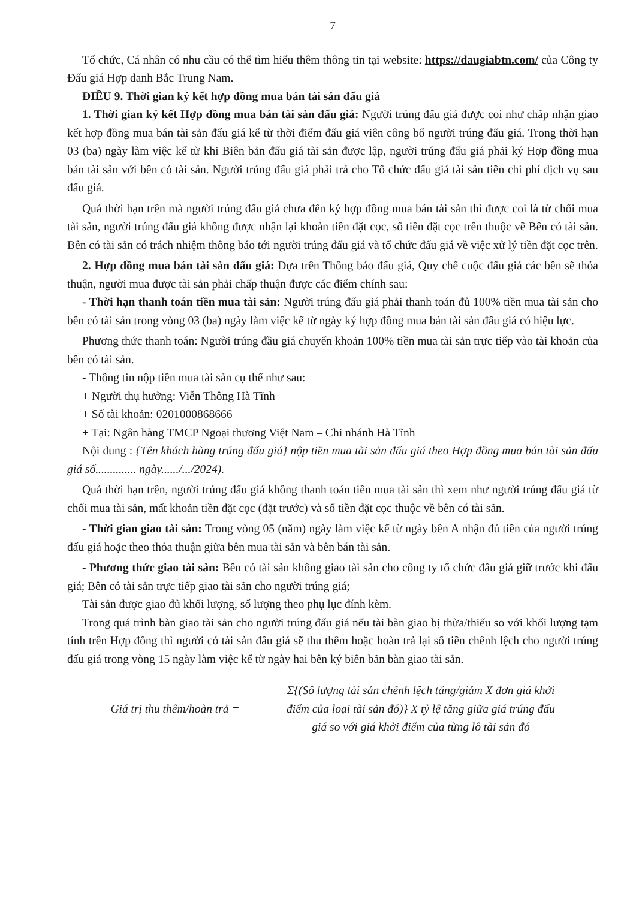7
Tổ chức, Cá nhân có nhu cầu có thể tìm hiểu thêm thông tin tại website: https://daugiabtn.com/ của Công ty Đấu giá Hợp danh Bắc Trung Nam.
ĐIỀU 9. Thời gian ký kết hợp đồng mua bán tài sản đấu giá
1. Thời gian ký kết Hợp đồng mua bán tài sản đấu giá: Người trúng đấu giá được coi như chấp nhận giao kết hợp đồng mua bán tài sản đấu giá kể từ thời điểm đấu giá viên công bố người trúng đấu giá. Trong thời hạn 03 (ba) ngày làm việc kể từ khi Biên bản đấu giá tài sản được lập, người trúng đấu giá phải ký Hợp đồng mua bán tài sản với bên có tài sản. Người trúng đấu giá phải trả cho Tổ chức đấu giá tài sản tiền chi phí dịch vụ sau đấu giá.
Quá thời hạn trên mà người trúng đấu giá chưa đến ký hợp đồng mua bán tài sản thì được coi là từ chối mua tài sản, người trúng đấu giá không được nhận lại khoản tiền đặt cọc, số tiền đặt cọc trên thuộc về Bên có tài sản. Bên có tài sản có trách nhiệm thông báo tới người trúng đấu giá và tổ chức đấu giá về việc xử lý tiền đặt cọc trên.
2. Hợp đồng mua bán tài sản đấu giá: Dựa trên Thông báo đấu giá, Quy chế cuộc đấu giá các bên sẽ thỏa thuận, người mua được tài sản phải chấp thuận được các điểm chính sau:
- Thời hạn thanh toán tiền mua tài sản: Người trúng đấu giá phải thanh toán đủ 100% tiền mua tài sản cho bên có tài sản trong vòng 03 (ba) ngày làm việc kể từ ngày ký hợp đồng mua bán tài sản đấu giá có hiệu lực.
Phương thức thanh toán: Người trúng đầu giá chuyển khoản 100% tiền mua tài sản trực tiếp vào tài khoản của bên có tài sản.
- Thông tin nộp tiền mua tài sản cụ thể như sau:
+ Người thụ hưởng: Viễn Thông Hà Tĩnh
+ Số tài khoản: 0201000868666
+ Tại: Ngân hàng TMCP Ngoại thương Việt Nam – Chi nhánh Hà Tĩnh
Nội dung : {Tên khách hàng trúng đấu giá} nộp tiền mua tài sản đấu giá theo Hợp đồng mua bán tài sản đấu giá số.............. ngày....../.../2024).
Quá thời hạn trên, người trúng đấu giá không thanh toán tiền mua tài sản thì xem như người trúng đấu giá từ chối mua tài sản, mất khoản tiền đặt cọc (đặt trước) và số tiền đặt cọc thuộc về bên có tài sản.
- Thời gian giao tài sản: Trong vòng 05 (năm) ngày làm việc kể từ ngày bên A nhận đủ tiền của người trúng đấu giá hoặc theo thỏa thuận giữa bên mua tài sản và bên bán tài sản.
- Phương thức giao tài sản: Bên có tài sản không giao tài sản cho công ty tổ chức đấu giá giữ trước khi đấu giá; Bên có tài sản trực tiếp giao tài sản cho người trúng giá;
Tài sản được giao đủ khối lượng, số lượng theo phụ lục đính kèm.
Trong quá trình bàn giao tài sản cho người trúng đấu giá nếu tài bàn giao bị thừa/thiếu so với khối lượng tạm tính trên Hợp đồng thì người có tài sản đấu giá sẽ thu thêm hoặc hoàn trả lại số tiền chênh lệch cho người trúng đấu giá trong vòng 15 ngày làm việc kể từ ngày hai bên ký biên bản bàn giao tài sản.
Giá trị thu thêm/hoàn trả =
Σ{(Số lượng tài sản chênh lệch tăng/giảm X đơn giá khởi điểm của loại tài sản đó)} X tỷ lệ tăng giữa giá trúng đấu giá so với giá khởi điểm của từng lô tài sản đó